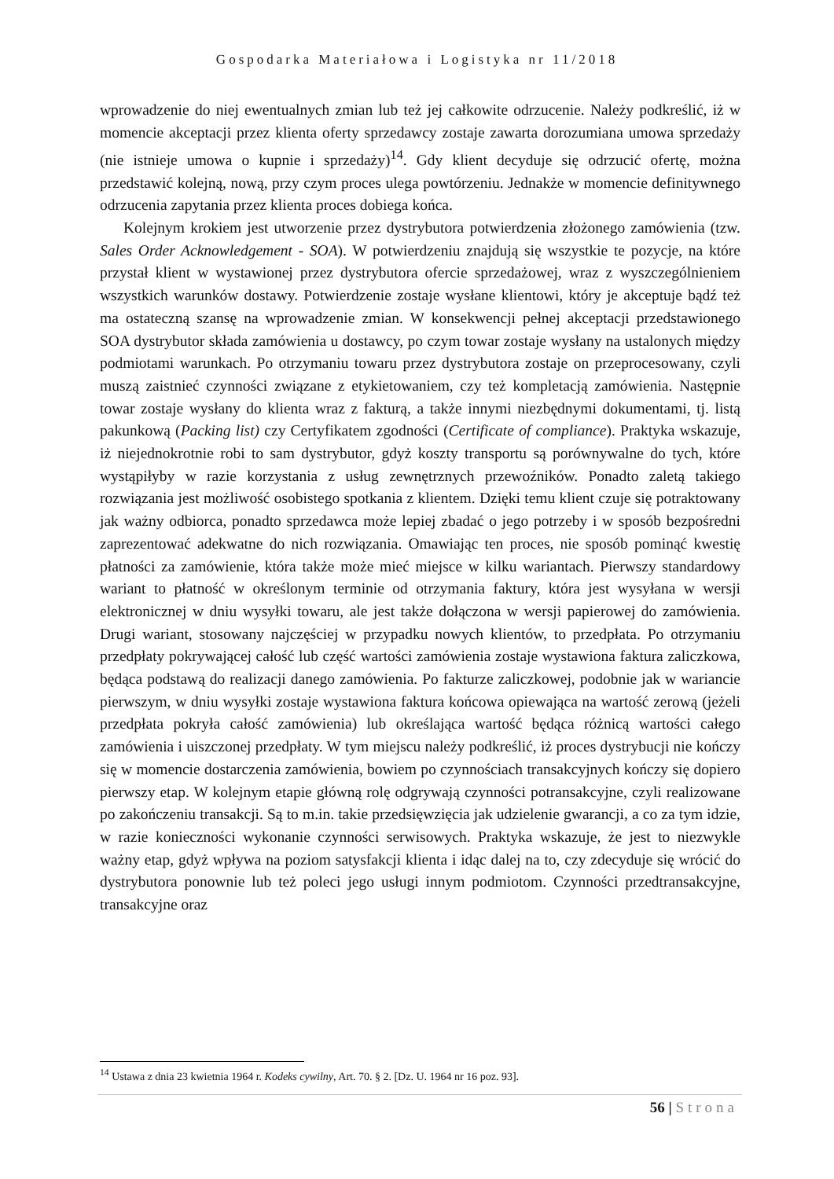Gospodarka Materiałowa i Logistyka nr 11/2018
wprowadzenie do niej ewentualnych zmian lub też jej całkowite odrzucenie. Należy podkreślić, iż w momencie akceptacji przez klienta oferty sprzedawcy zostaje zawarta dorozumiana umowa sprzedaży (nie istnieje umowa o kupnie i sprzedaży)<sup>14</sup>. Gdy klient decyduje się odrzucić ofertę, można przedstawić kolejną, nową, przy czym proces ulega powtórzeniu. Jednakże w momencie definitywnego odrzucenia zapytania przez klienta proces dobiega końca.
Kolejnym krokiem jest utworzenie przez dystrybutora potwierdzenia złożonego zamówienia (tzw. Sales Order Acknowledgement - SOA). W potwierdzeniu znajdują się wszystkie te pozycje, na które przystał klient w wystawionej przez dystrybutora ofercie sprzedażowej, wraz z wyszczególnieniem wszystkich warunków dostawy. Potwierdzenie zostaje wysłane klientowi, który je akceptuje bądź też ma ostateczną szansę na wprowadzenie zmian. W konsekwencji pełnej akceptacji przedstawionego SOA dystrybutor składa zamówienia u dostawcy, po czym towar zostaje wysłany na ustalonych między podmiotami warunkach. Po otrzymaniu towaru przez dystrybutora zostaje on przeprocesowany, czyli muszą zaistnieć czynności związane z etykietowaniem, czy też kompletacją zamówienia. Następnie towar zostaje wysłany do klienta wraz z fakturą, a także innymi niezbędnymi dokumentami, tj. listą pakunkową (Packing list) czy Certyfikatem zgodności (Certificate of compliance). Praktyka wskazuje, iż niejednokrotnie robi to sam dystrybutor, gdyż koszty transportu są porównywalne do tych, które wystąpiłyby w razie korzystania z usług zewnętrznych przewoźników. Ponadto zaletą takiego rozwiązania jest możliwość osobistego spotkania z klientem. Dzięki temu klient czuje się potraktowany jak ważny odbiorca, ponadto sprzedawca może lepiej zbadać o jego potrzeby i w sposób bezpośredni zaprezentować adekwatne do nich rozwiązania. Omawiając ten proces, nie sposób pominąć kwestię płatności za zamówienie, która także może mieć miejsce w kilku wariantach. Pierwszy standardowy wariant to płatność w określonym terminie od otrzymania faktury, która jest wysyłana w wersji elektronicznej w dniu wysyłki towaru, ale jest także dołączona w wersji papierowej do zamówienia. Drugi wariant, stosowany najczęściej w przypadku nowych klientów, to przedpłata. Po otrzymaniu przedpłaty pokrywającej całość lub część wartości zamówienia zostaje wystawiona faktura zaliczkowa, będąca podstawą do realizacji danego zamówienia. Po fakturze zaliczkowej, podobnie jak w wariancie pierwszym, w dniu wysyłki zostaje wystawiona faktura końcowa opiewająca na wartość zerową (jeżeli przedpłata pokryła całość zamówienia) lub określająca wartość będąca różnicą wartości całego zamówienia i uiszczonej przedpłaty. W tym miejscu należy podkreślić, iż proces dystrybucji nie kończy się w momencie dostarczenia zamówienia, bowiem po czynnościach transakcyjnych kończy się dopiero pierwszy etap. W kolejnym etapie główną rolę odgrywają czynności potransakcyjne, czyli realizowane po zakończeniu transakcji. Są to m.in. takie przedsięwzięcia jak udzielenie gwarancji, a co za tym idzie, w razie konieczności wykonanie czynności serwisowych. Praktyka wskazuje, że jest to niezwykle ważny etap, gdyż wpływa na poziom satysfakcji klienta i idąc dalej na to, czy zdecyduje się wrócić do dystrybutora ponownie lub też poleci jego usługi innym podmiotom. Czynności przedtransakcyjne, transakcyjne oraz
<sup>14</sup> Ustawa z dnia 23 kwietnia 1964 r. Kodeks cywilny, Art. 70. § 2. [Dz. U. 1964 nr 16 poz. 93].
56 | Strona